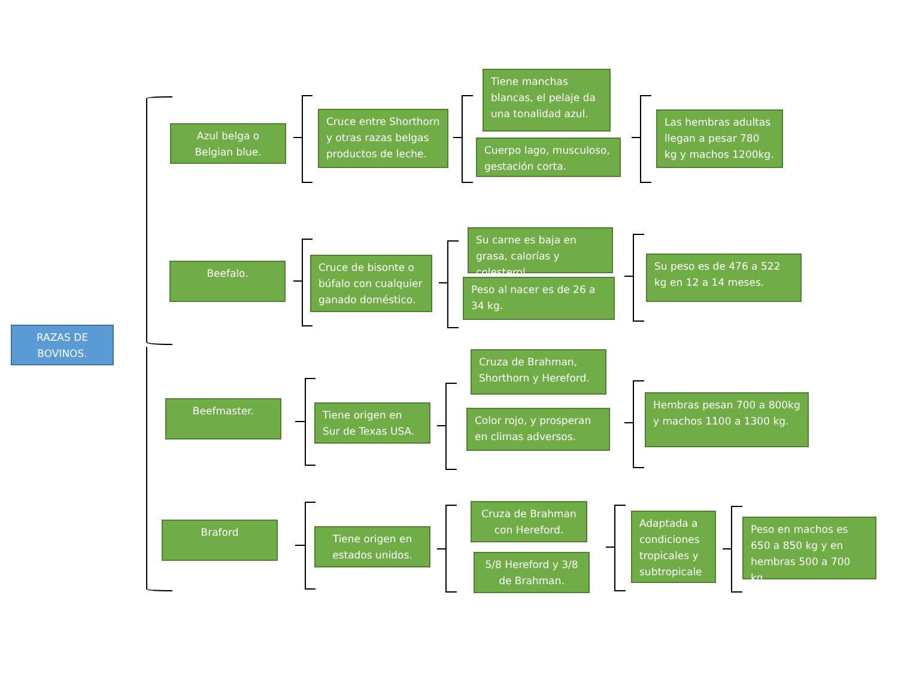RAZAS DE BOVINOS.
Azul belga o Belgian blue.
Cruce entre Shorthorn y otras razas belgas productos de leche.
Tiene manchas blancas, el pelaje da una tonalidad azul.
Cuerpo lago, musculoso, gestación corta.
Las hembras adultas llegan a pesar 780 kg y machos 1200kg.
Beefalo.
Cruce de bisonte o búfalo con cualquier ganado doméstico.
Su carne es baja en grasa, calorías y colesterol.
Peso al nacer es de 26 a 34 kg.
Su peso es de 476 a 522 kg en 12 a 14 meses.
Beefmaster.
Tiene origen en Sur de Texas USA.
Cruza de Brahman, Shorthorn y Hereford.
Color rojo, y prosperan en climas adversos.
Hembras pesan 700 a 800kg y machos 1100 a 1300 kg.
Braford
Tiene origen en estados unidos.
Cruza de Brahman con Hereford.
5/8 Hereford y 3/8 de Brahman.
Adaptada a condiciones tropicales y subtropicale
Peso en machos es 650 a 850 kg y en hembras 500 a 700 kg.